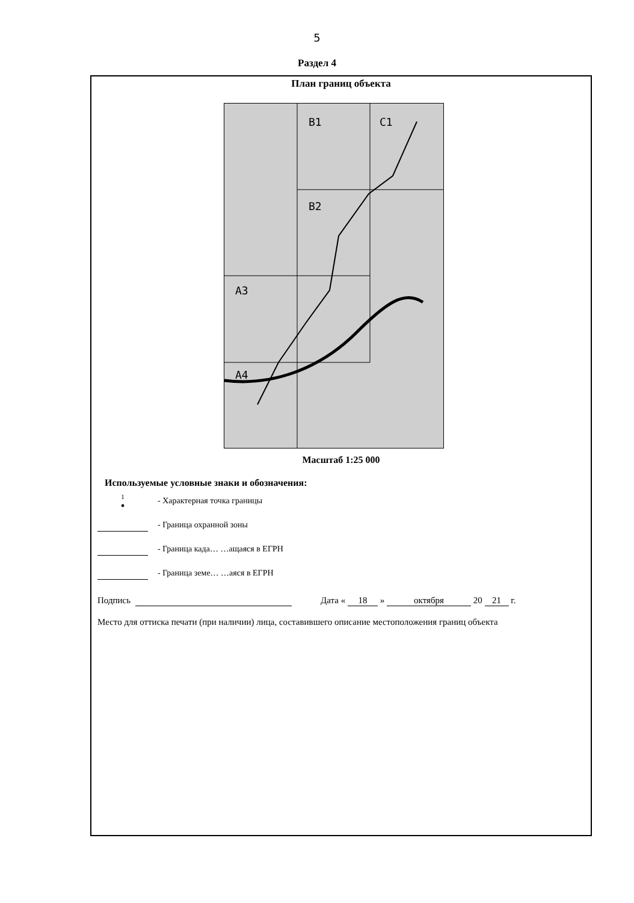5
Раздел 4
План границ объекта
B1 C1
B2
A3
A4
Масштаб 1:25 000
Используемые условные знаки и обозначения:
1
●
- Характерная точка границы
- Граница охранной зоны
- Граница када… …ащаяся в ЕГРН
- Граница земе… …аяся в ЕГРН
Подпись Дата « 18 » октября 20 21 г.
Место для оттиска печати (при наличии) лица, составившего описание местоположения границ объекта